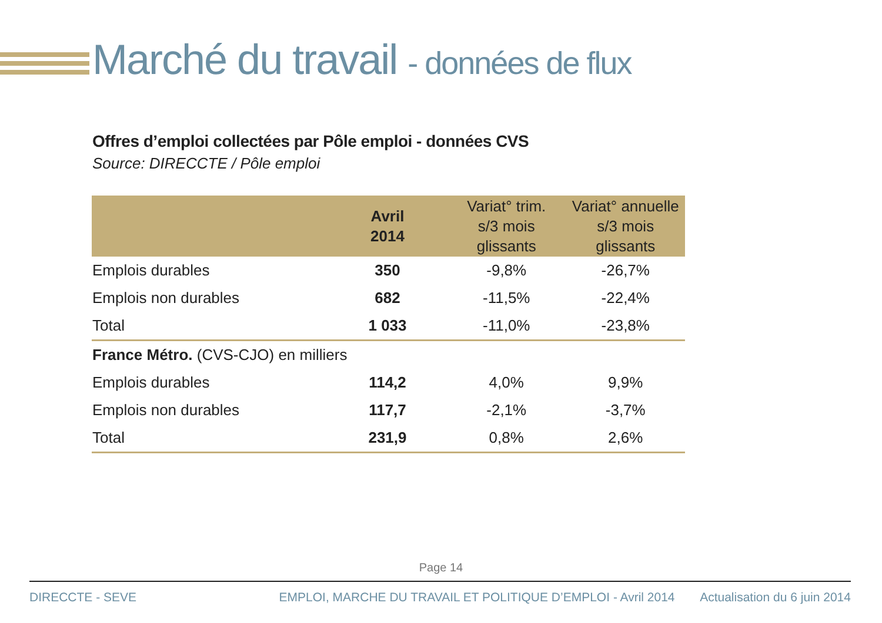Marché du travail - données de flux
Offres d’emploi collectées par Pôle emploi - données CVS
Source: DIRECCTE / Pôle emploi
| | Avril 2014 | Variat° trim. s/3 mois glissants | Variat° annuelle s/3 mois glissants |
| --- | --- | --- | --- |
| Emplois durables | 350 | -9,8% | -26,7% |
| Emplois non durables | 682 | -11,5% | -22,4% |
| Total | 1 033 | -11,0% | -23,8% |
| France Métro. (CVS-CJO) en milliers | | | |
| Emplois durables | 114,2 | 4,0% | 9,9% |
| Emplois non durables | 117,7 | -2,1% | -3,7% |
| Total | 231,9 | 0,8% | 2,6% |
Page 14
DIRECCTE - SEVE EMPLOI, MARCHE DU TRAVAIL ET POLITIQUE D’EMPLOI - Avril 2014 Actualisation du 6 juin 2014